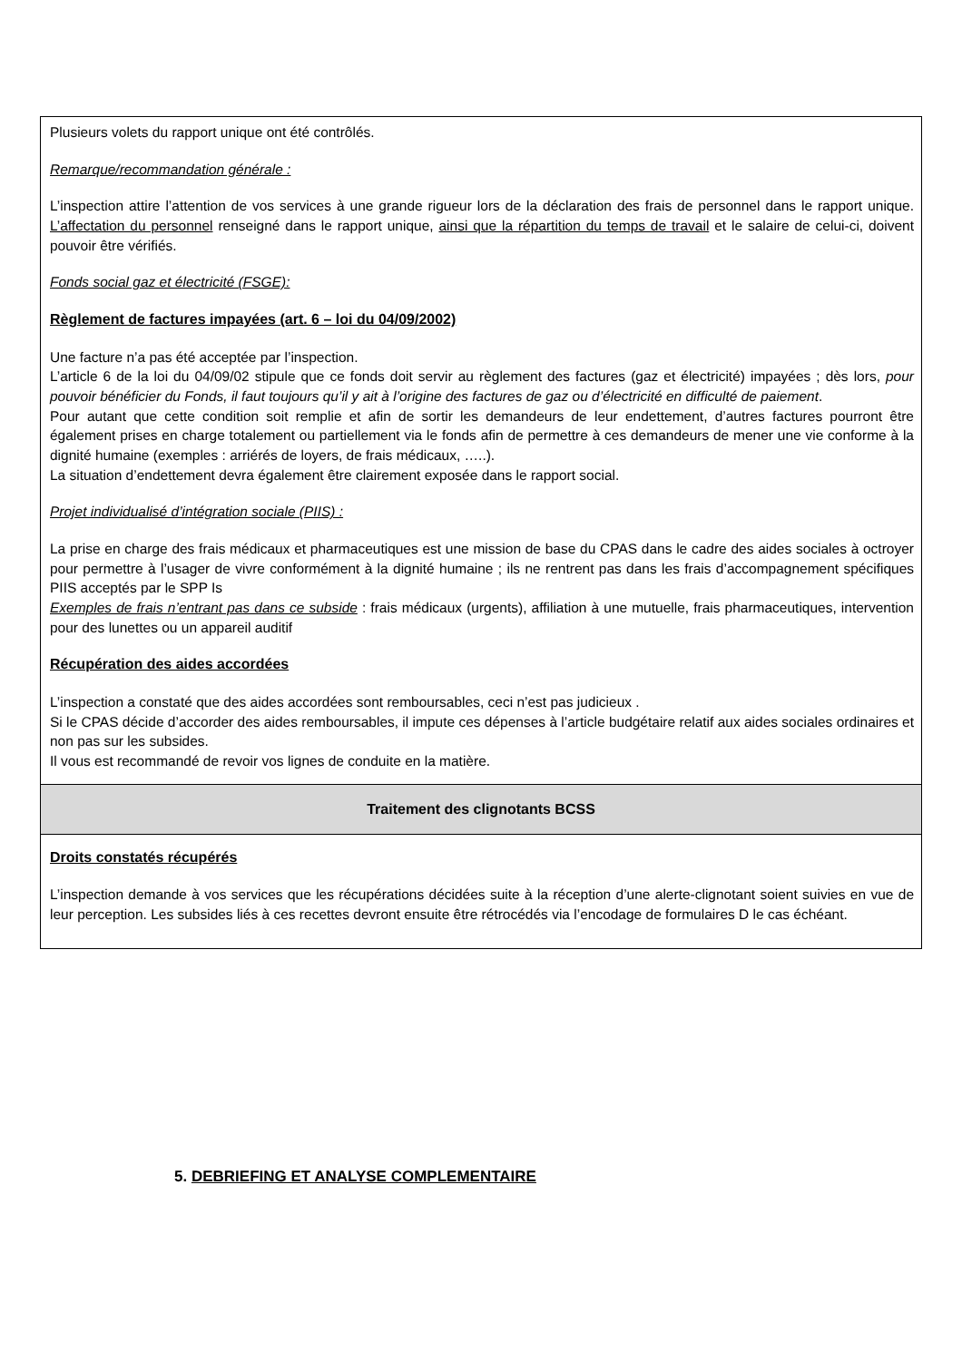| Plusieurs volets du rapport unique ont été contrôlés. Remarque/recommandation générale : L’inspection attire l’attention de vos services à une grande rigueur lors de la déclaration des frais de personnel dans le rapport unique. L’affectation du personnel renseigné dans le rapport unique, ainsi que la répartition du temps de travail et le salaire de celui-ci, doivent pouvoir être vérifiés. Fonds social gaz et électricité (FSGE): Règlement de factures impayées (art. 6 – loi du 04/09/2002) Une facture n’a pas été acceptée par l’inspection. L’article 6 de la loi du 04/09/02 stipule que ce fonds doit servir au règlement des factures (gaz et électricité) impayées ; dès lors, pour pouvoir bénéficier du Fonds, il faut toujours qu’il y ait à l’origine des factures de gaz ou d’électricité en difficulté de paiement . Pour autant que cette condition soit remplie et afin de sortir les demandeurs de leur endettement, d’autres factures pourront être également prises en charge totalement ou partiellement via le fonds afin de permettre à ces demandeurs de mener une vie conforme à la dignité humaine (exemples : arriérés de loyers, de frais médicaux, …..). La situation d’endettement devra également être clairement exposée dans le rapport social. Projet individualisé d’intégration sociale (PIIS) : La prise en charge des frais médicaux et pharmaceutiques est une mission de base du CPAS dans le cadre des aides sociales à octroyer pour permettre à l’usager de vivre conformément à la dignité humaine ; ils ne rentrent pas dans les frais d’accompagnement spécifiques PIIS acceptés par le SPP Is Exemples de frais n’entrant pas dans ce subside : frais médicaux (urgents), affiliation à une mutuelle, frais pharmaceutiques, intervention pour des lunettes ou un appareil auditif Récupération des aides accordées L’inspection a constaté que des aides accordées sont remboursables, ceci n’est pas judicieux . Si le CPAS décide d’accorder des aides remboursables, il impute ces dépenses à l’article budgétaire relatif aux aides sociales ordinaires et non pas sur les subsides. Il vous est recommandé de revoir vos lignes de conduite en la matière. |
| Traitement des clignotants BCSS |
| Droits constatés récupérés L’inspection demande à vos services que les récupérations décidées suite à la réception d’une alerte-clignotant soient suivies en vue de leur perception. Les subsides liés à ces recettes devront ensuite être rétrocédés via l’encodage de formulaires D le cas échéant. |
5. DEBRIEFING ET ANALYSE COMPLEMENTAIRE